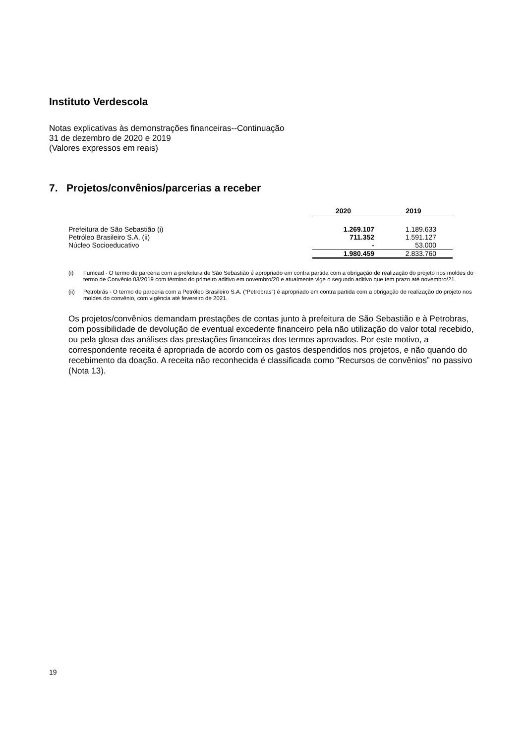Instituto Verdescola
Notas explicativas às demonstrações financeiras--Continuação
31 de dezembro de 2020 e 2019
(Valores expressos em reais)
7. Projetos/convênios/parcerias a receber
| | 2020 | 2019 |
| Prefeitura de São Sebastião (i) | 1.269.107 | 1.189.633 |
| Petróleo Brasileiro S.A. (ii) | 711.352 | 1.591.127 |
| Núcleo Socioeducativo | - | 53.000 |
| | 1.980.459 | 2.833.760 |
(i) Fumcad - O termo de parceria com a prefeitura de São Sebastião é apropriado em contra partida com a obrigação de realização do projeto nos moldes do termo de Convênio 03/2019 com término do primeiro aditivo em novembro/20 e atualmente vige o segundo aditivo que tem prazo até novembro/21.
(ii) Petrobrás - O termo de parceria com a Petróleo Brasileiro S.A. (“Petrobras”) é apropriado em contra partida com a obrigação de realização do projeto nos moldes do convênio, com vigência até fevereiro de 2021.
Os projetos/convênios demandam prestações de contas junto à prefeitura de São Sebastião e à Petrobras, com possibilidade de devolução de eventual excedente financeiro pela não utilização do valor total recebido, ou pela glosa das análises das prestações financeiras dos termos aprovados. Por este motivo, a correspondente receita é apropriada de acordo com os gastos despendidos nos projetos, e não quando do recebimento da doação. A receita não reconhecida é classificada como “Recursos de convênios” no passivo (Nota 13).
19